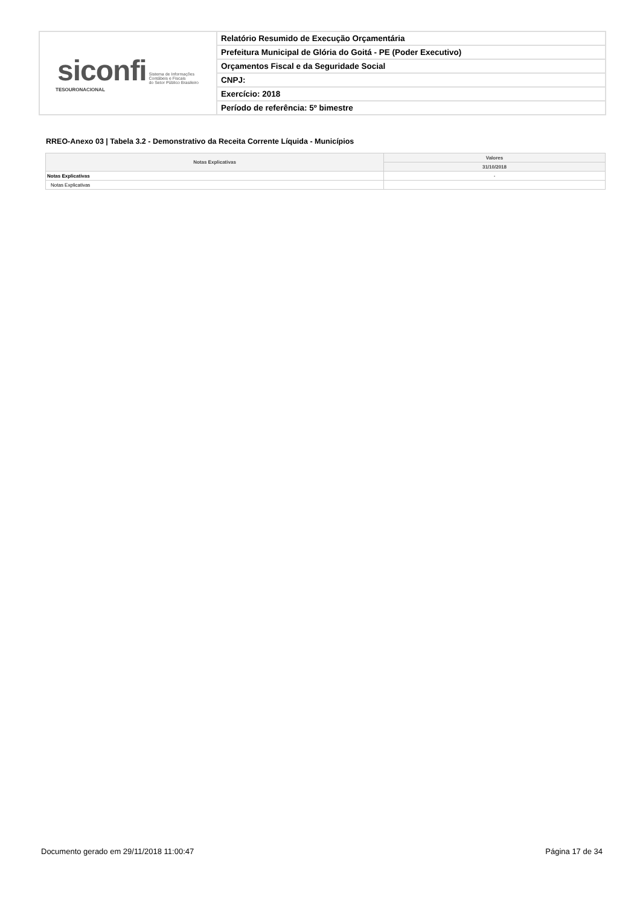| siconfi Sistema de Informações Contábeis e Fiscais do Setor Público Brasileiro TESOURONACIONAL | Relatório Resumido de Execução Orçamentária |
| | Prefeitura Municipal de Glória do Goitá - PE (Poder Executivo) |
| | Orçamentos Fiscal e da Seguridade Social |
| | CNPJ: |
| | Exercício: 2018 |
| | Período de referência: 5º bimestre |
RREO-Anexo 03 | Tabela 3.2 - Demonstrativo da Receita Corrente Líquida - Municípios
| Notas Explicativas | Valores |
| --- | --- |
| | 31/10/2018 |
| Notas Explicativas | - |
| Notas Explicativas | |
Documento gerado em 29/11/2018 11:00:47 Página 17 de 34